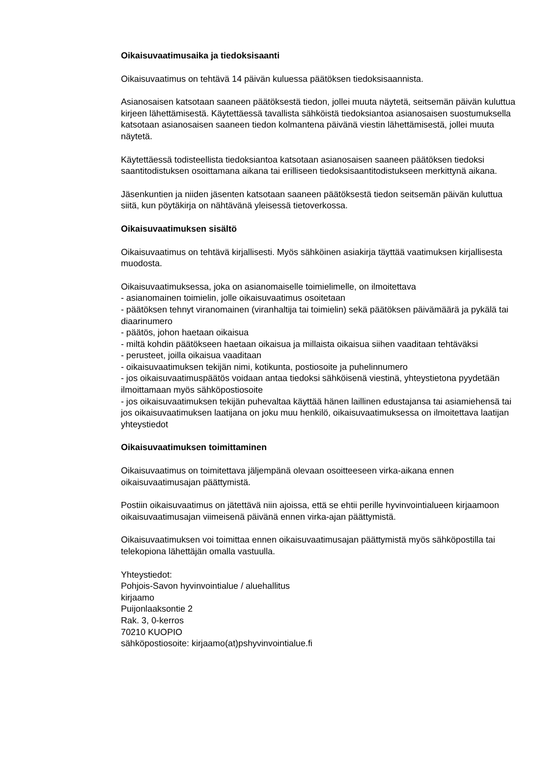Oikaisuvaatimusaika ja tiedoksisaanti
Oikaisuvaatimus on tehtävä 14 päivän kuluessa päätöksen tiedoksisaannista.
Asianosaisen katsotaan saaneen päätöksestä tiedon, jollei muuta näytetä, seitsemän päivän kuluttua kirjeen lähettämisestä. Käytettäessä tavallista sähköistä tiedoksiantoa asianosaisen suostumuksella katsotaan asianosaisen saaneen tiedon kolmantena päivänä viestin lähettämisestä, jollei muuta näytetä.
Käytettäessä todisteellista tiedoksiantoa katsotaan asianosaisen saaneen päätöksen tiedoksi saantitodistuksen osoittamana aikana tai erilliseen tiedoksisaantitodistukseen merkittynä aikana.
Jäsenkuntien ja niiden jäsenten katsotaan saaneen päätöksestä tiedon seitsemän päivän kuluttua siitä, kun pöytäkirja on nähtävänä yleisessä tietoverkossa.
Oikaisuvaatimuksen sisältö
Oikaisuvaatimus on tehtävä kirjallisesti. Myös sähköinen asiakirja täyttää vaatimuksen kirjallisesta muodosta.
Oikaisuvaatimuksessa, joka on asianomaiselle toimielimelle, on ilmoitettava
- asianomainen toimielin, jolle oikaisuvaatimus osoitetaan
- päätöksen tehnyt viranomainen (viranhaltija tai toimielin) sekä päätöksen päivämäärä ja pykälä tai diaarinumero
- päätös, johon haetaan oikaisua
- miltä kohdin päätökseen haetaan oikaisua ja millaista oikaisua siihen vaaditaan tehtäväksi
- perusteet, joilla oikaisua vaaditaan
- oikaisuvaatimuksen tekijän nimi, kotikunta, postiosoite ja puhelinnumero
- jos oikaisuvaatimuspäätös voidaan antaa tiedoksi sähköisenä viestinä, yhteystietona pyydetään ilmoittamaan myös sähköpostiosoite
- jos oikaisuvaatimuksen tekijän puhevaltaa käyttää hänen laillinen edustajansa tai asiamiehensä tai jos oikaisuvaatimuksen laatijana on joku muu henkilö, oikaisuvaatimuksessa on ilmoitettava laatijan yhteystiedot
Oikaisuvaatimuksen toimittaminen
Oikaisuvaatimus on toimitettava jäljempänä olevaan osoitteeseen virka-aikana ennen oikaisuvaatimusajan päättymistä.
Postiin oikaisuvaatimus on jätettävä niin ajoissa, että se ehtii perille hyvinvointialueen kirjaamoon oikaisuvaatimusajan viimeisenä päivänä ennen virka-ajan päättymistä.
Oikaisuvaatimuksen voi toimittaa ennen oikaisuvaatimusajan päättymistä myös sähköpostilla tai telekopiona lähettäjän omalla vastuulla.
Yhteystiedot:
Pohjois-Savon hyvinvointialue / aluehallitus
kirjaamo
Puijonlaaksontie 2
Rak. 3, 0-kerros
70210 KUOPIO
sähköpostiosoite: kirjaamo(at)pshyvinvointialue.fi